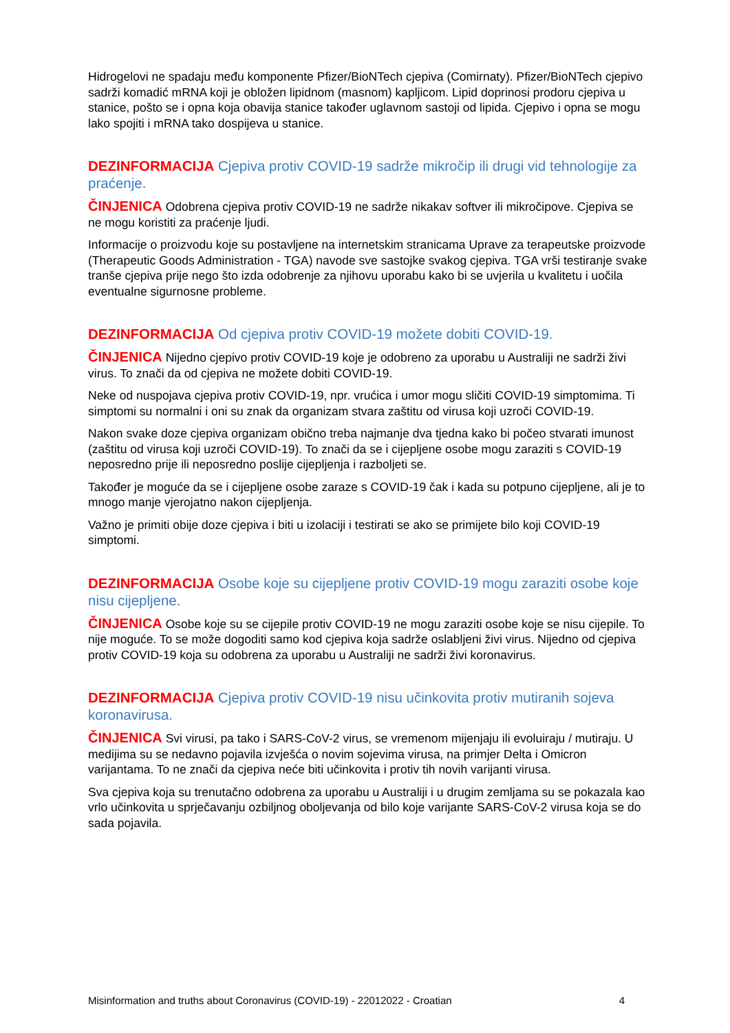Hidrogelovi ne spadaju među komponente Pfizer/BioNTech cjepiva (Comirnaty). Pfizer/BioNTech cjepivo sadrži komadić mRNA koji je obložen lipidnom (masnom) kapljicom. Lipid doprinosi prodoru cjepiva u stanice, pošto se i opna koja obavija stanice također uglavnom sastoji od lipida. Cjepivo i opna se mogu lako spojiti i mRNA tako dospijeva u stanice.
DEZINFORMACIJA Cjepiva protiv COVID-19 sadrže mikročip ili drugi vid tehnologije za praćenje.
ČINJENICA Odobrena cjepiva protiv COVID-19 ne sadrže nikakav softver ili mikročipove. Cjepiva se ne mogu koristiti za praćenje ljudi.
Informacije o proizvodu koje su postavljene na internetskim stranicama Uprave za terapeutske proizvode (Therapeutic Goods Administration - TGA) navode sve sastojke svakog cjepiva. TGA vrši testiranje svake tranše cjepiva prije nego što izda odobrenje za njihovu uporabu kako bi se uvjerila u kvalitetu i uočila eventualne sigurnosne probleme.
DEZINFORMACIJA Od cjepiva protiv COVID-19 možete dobiti COVID-19.
ČINJENICA Nijedno cjepivo protiv COVID-19 koje je odobreno za uporabu u Australiji ne sadrži živi virus. To znači da od cjepiva ne možete dobiti COVID-19.
Neke od nuspojava cjepiva protiv COVID-19, npr. vrućica i umor mogu sličiti COVID-19 simptomima. Ti simptomi su normalni i oni su znak da organizam stvara zaštitu od virusa koji uzroči COVID-19.
Nakon svake doze cjepiva organizam obično treba najmanje dva tjedna kako bi počeo stvarati imunost (zaštitu od virusa koji uzroči COVID-19). To znači da se i cijepljene osobe mogu zaraziti s COVID-19 neposredno prije ili neposredno poslije cijepljenja i razboljeti se.
Također je moguće da se i cijepljene osobe zaraze s COVID-19 čak i kada su potpuno cijepljene, ali je to mnogo manje vjerojatno nakon cijepljenja.
Važno je primiti obije doze cjepiva i biti u izolaciji i testirati se ako se primijete bilo koji COVID-19 simptomi.
DEZINFORMACIJA Osobe koje su cijepljene protiv COVID-19 mogu zaraziti osobe koje nisu cijepljene.
ČINJENICA Osobe koje su se cijepile protiv COVID-19 ne mogu zaraziti osobe koje se nisu cijepile. To nije moguće. To se može dogoditi samo kod cjepiva koja sadrže oslabljeni živi virus. Nijedno od cjepiva protiv COVID-19 koja su odobrena za uporabu u Australiji ne sadrži živi koronavirus.
DEZINFORMACIJA Cjepiva protiv COVID-19 nisu učinkovita protiv mutiranih sojeva koronavirusa.
ČINJENICA Svi virusi, pa tako i SARS-CoV-2 virus, se vremenom mijenjaju ili evoluiraju / mutiraju. U medijima su se nedavno pojavila izvješća o novim sojevima virusa, na primjer Delta i Omicron varijantama. To ne znači da cjepiva neće biti učinkovita i protiv tih novih varijanti virusa.
Sva cjepiva koja su trenutačno odobrena za uporabu u Australiji i u drugim zemljama su se pokazala kao vrlo učinkovita u sprječavanju ozbiljnog oboljevanja od bilo koje varijante SARS-CoV-2 virusa koja se do sada pojavila.
Misinformation and truths about Coronavirus (COVID-19) - 22012022 - Croatian 4